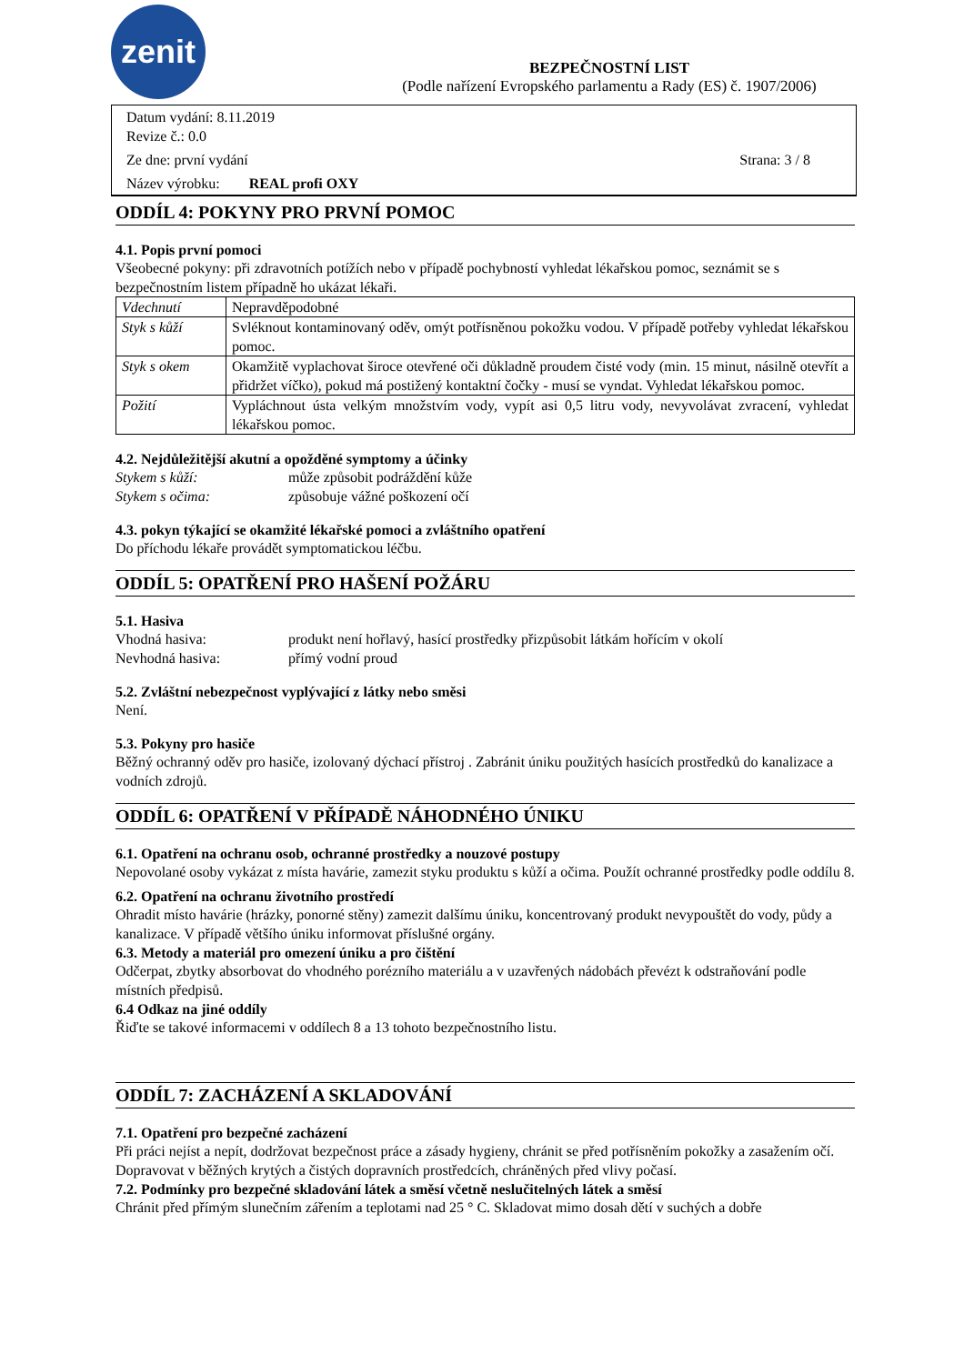zenit
BEZPEČNOSTNÍ LIST
(Podle nařízení Evropského parlamentu a Rady (ES) č. 1907/2006)
Datum vydání: 8.11.2019
Revize č.: 0.0
Ze dne: první vydání Strana: 3 / 8
Název výrobku: REAL profi OXY
ODDÍL 4: POKYNY PRO PRVNÍ POMOC
4.1. Popis první pomoci
Všeobecné pokyny: při zdravotních potížích nebo v případě pochybností vyhledat lékařskou pomoc, seznámit se s bezpečnostním listem případně ho ukázat lékaři.
| Vdechnutí | Nepravděpodobné |
| Styk s kůží | Svléknout kontaminovaný oděv, omýt potřísněnou pokožku vodou. V případě potřeby vyhledat lékařskou pomoc. |
| Styk s okem | Okamžitě vyplachovat široce otevřené oči důkladně proudem čisté vody (min. 15 minut, násilně otevřít a přidržet víčko), pokud má postižený kontaktní čočky - musí se vyndat. Vyhledat lékařskou pomoc. |
| Požití | Vypláchnout ústa velkým množstvím vody, vypít asi 0,5 litru vody, nevyvolávat zvracení, vyhledat lékařskou pomoc. |
4.2. Nejdůležitější akutní a opožděné symptomy a účinky
Stykem s kůží: může způsobit podráždění kůže
Stykem s očima: způsobuje vážné poškození očí
4.3. pokyn týkající se okamžité lékařské pomoci a zvláštního opatření
Do příchodu lékaře provádět symptomatickou léčbu.
ODDÍL 5: OPATŘENÍ PRO HAŠENÍ POŽÁRU
5.1. Hasiva
Vhodná hasiva: produkt není hořlavý, hasící prostředky přizpůsobit látkám hořícím v okolí
Nevhodná hasiva: přímý vodní proud
5.2. Zvláštní nebezpečnost vyplývající z látky nebo směsi
Není.
5.3. Pokyny pro hasiče
Běžný ochranný oděv pro hasiče, izolovaný dýchací přístroj . Zabránit úniku použitých hasících prostředků do kanalizace a vodních zdrojů.
ODDÍL 6: OPATŘENÍ V PŘÍPADĚ NÁHODNÉHO ÚNIKU
6.1. Opatření na ochranu osob, ochranné prostředky a nouzové postupy
Nepovolané osoby vykázat z místa havárie, zamezit styku produktu s kůží a očima. Použít ochranné prostředky podle oddílu 8.
6.2. Opatření na ochranu životního prostředí
Ohradit místo havárie (hrázky, ponorné stěny) zamezit dalšímu úniku, koncentrovaný produkt nevypouštět do vody, půdy a kanalizace. V případě většího úniku informovat příslušné orgány.
6.3. Metody a materiál pro omezení úniku a pro čištění
Odčerpat, zbytky absorbovat do vhodného porézního materiálu a v uzavřených nádobách převézt k odstraňování podle místních předpisů.
6.4 Odkaz na jiné oddíly
Řiďte se takové informacemi v oddílech 8 a 13 tohoto bezpečnostního listu.
ODDÍL 7: ZACHÁZENÍ A SKLADOVÁNÍ
7.1. Opatření pro bezpečné zacházení
Při práci nejíst a nepít, dodržovat bezpečnost práce a zásady hygieny, chránit se před potřísněním pokožky a zasažením očí. Dopravovat v běžných krytých a čistých dopravních prostředcích, chráněných před vlivy počasí.
7.2. Podmínky pro bezpečné skladování látek a směsí včetně neslučitelných látek a směsí
Chránit před přímým slunečním zářením a teplotami nad 25 ° C. Skladovat mimo dosah dětí v suchých a dobře